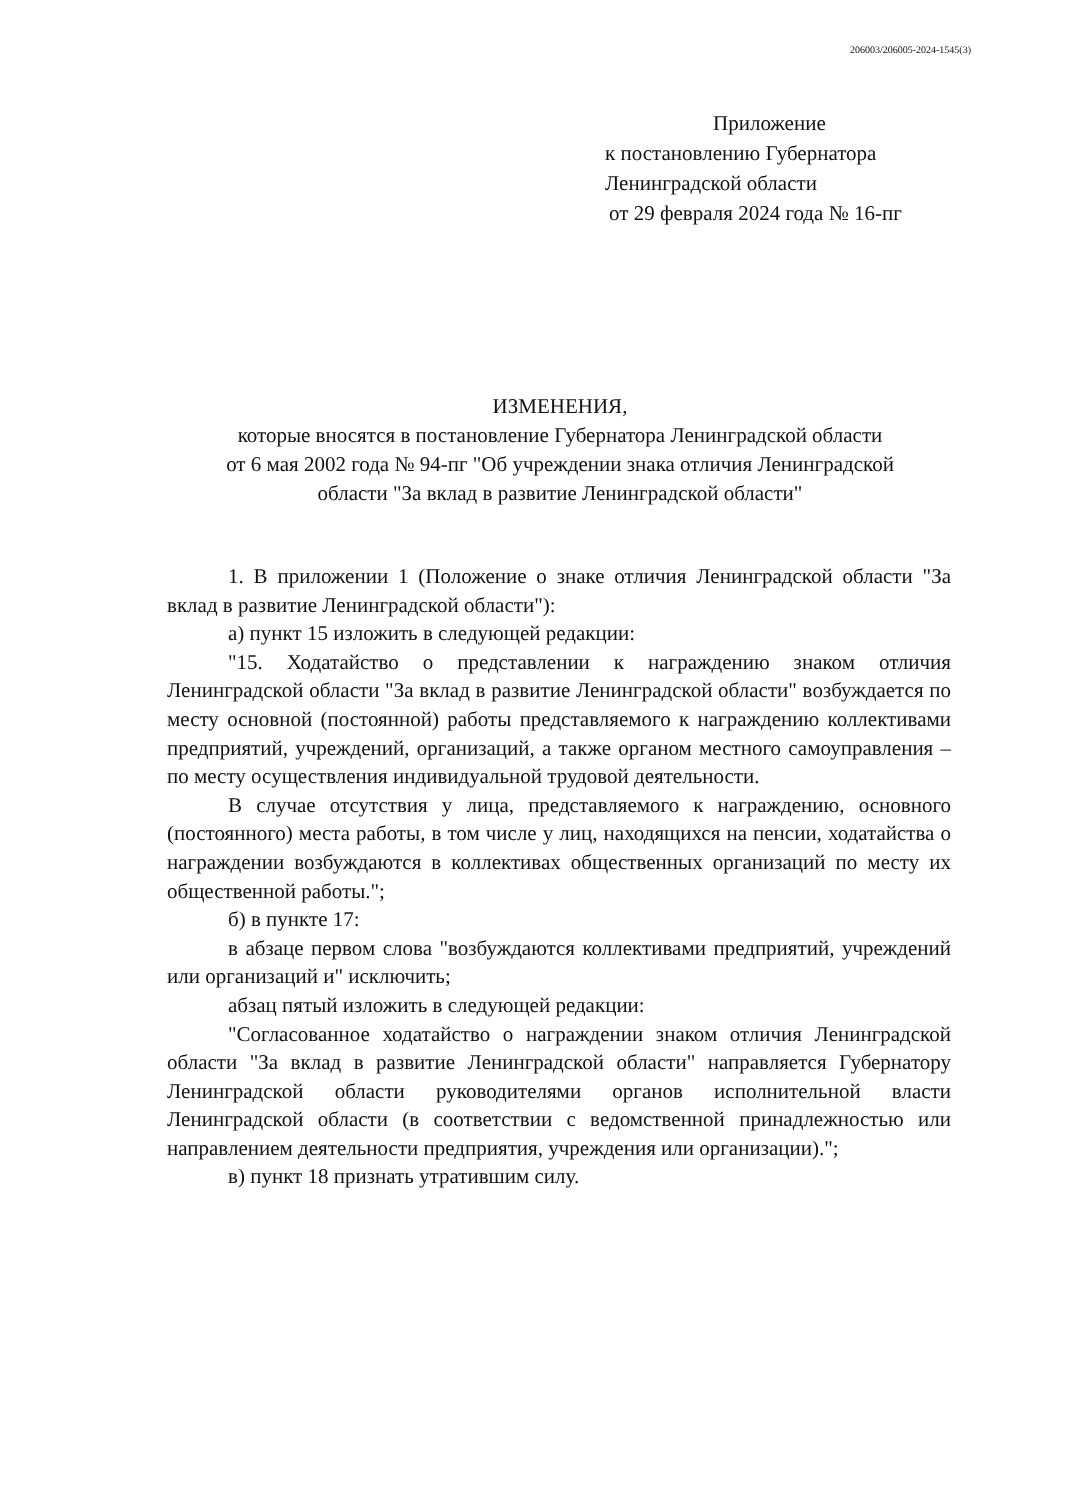206003/206005-2024-1545(3)
Приложение
к постановлению Губернатора
Ленинградской области
от 29 февраля 2024 года № 16-пг
ИЗМЕНЕНИЯ,
которые вносятся в постановление Губернатора Ленинградской области
от 6 мая 2002 года № 94-пг "Об учреждении знака отличия Ленинградской
области "За вклад в развитие Ленинградской области"
1. В приложении 1 (Положение о знаке отличия Ленинградской области "За вклад в развитие Ленинградской области"):
а) пункт 15 изложить в следующей редакции:
"15. Ходатайство о представлении к награждению знаком отличия Ленинградской области "За вклад в развитие Ленинградской области" возбуждается по месту основной (постоянной) работы представляемого к награждению коллективами предприятий, учреждений, организаций, а также органом местного самоуправления – по месту осуществления индивидуальной трудовой деятельности.
В случае отсутствия у лица, представляемого к награждению, основного (постоянного) места работы, в том числе у лиц, находящихся на пенсии, ходатайства о награждении возбуждаются в коллективах общественных организаций по месту их общественной работы.";
б) в пункте 17:
в абзаце первом слова "возбуждаются коллективами предприятий, учреждений или организаций и" исключить;
абзац пятый изложить в следующей редакции:
"Согласованное ходатайство о награждении знаком отличия Ленинградской области "За вклад в развитие Ленинградской области" направляется Губернатору Ленинградской области руководителями органов исполнительной власти Ленинградской области (в соответствии с ведомственной принадлежностью или направлением деятельности предприятия, учреждения или организации).";
в) пункт 18 признать утратившим силу.